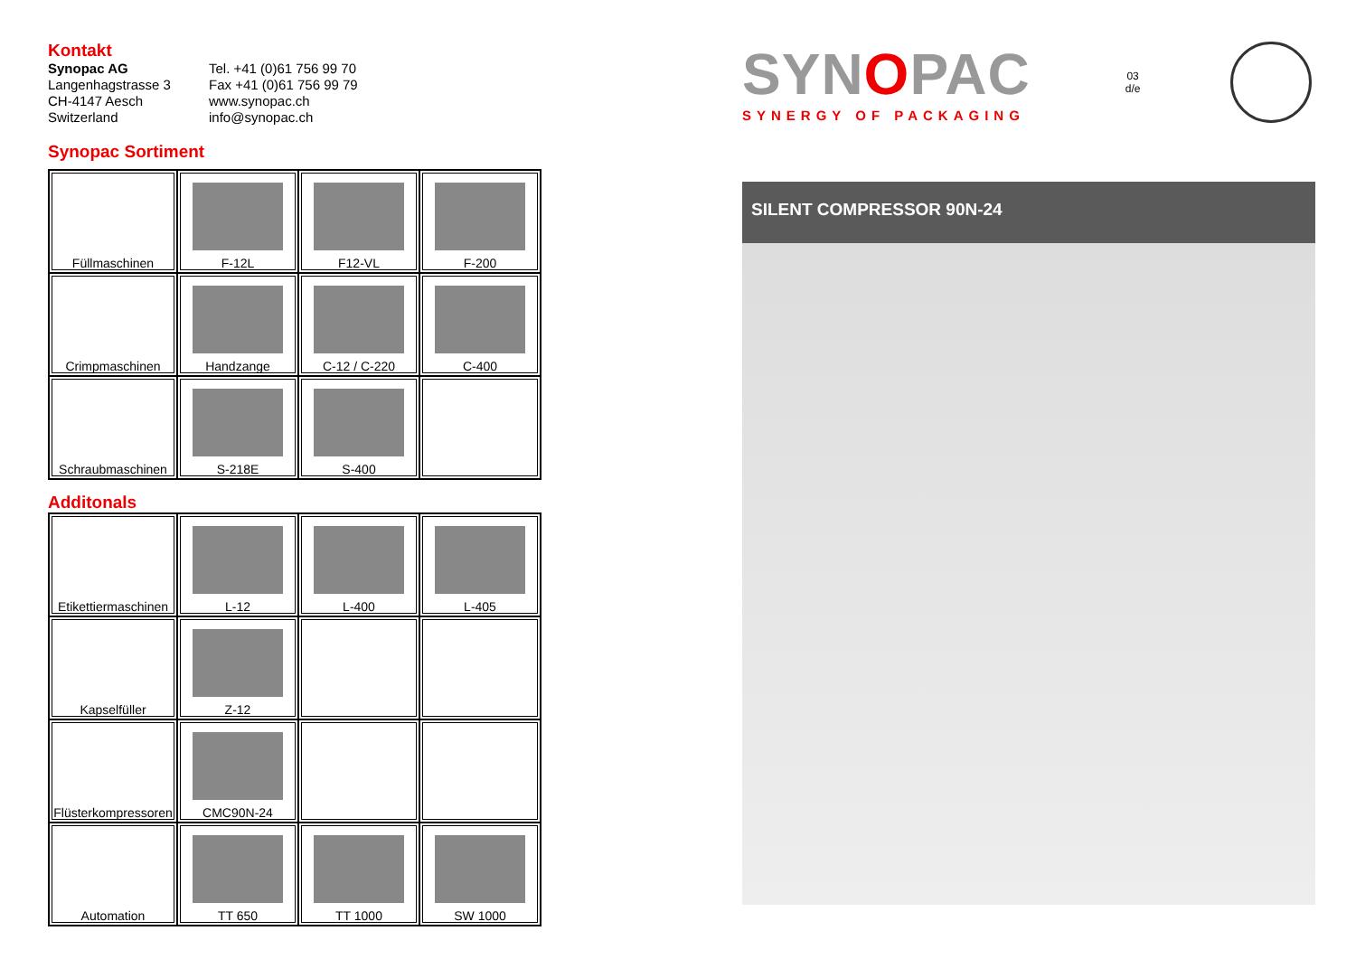Kontakt
Synopac AG
Langenhagstrasse 3
CH-4147 Aesch
Switzerland
Tel. +41 (0)61 756 99 70
Fax +41 (0)61 756 99 79
www.synopac.ch
info@synopac.ch
Synopac Sortiment
| Füllmaschinen | F-12L | F12-VL | F-200 |
| Crimpmaschinen | Handzange | C-12 / C-220 | C-400 |
| Schraubmaschinen | S-218E | S-400 | |
Additonals
| Etikettiermaschinen | L-12 | L-400 | L-405 |
| Kapselfüller | Z-12 | | |
| Flüsterkompressoren | CMC90N-24 | | |
| Automation | TT 650 | TT 1000 | SW 1000 |
SYNOPAC
SYNERGY OF PACKAGING
03
d/e
SILENT COMPRESSOR 90N-24